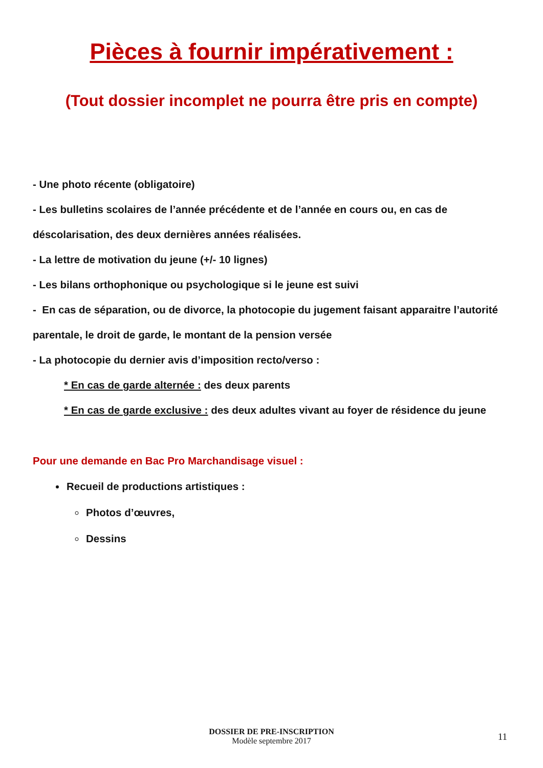Pièces à fournir impérativement :
(Tout dossier incomplet ne pourra être pris en compte)
- Une photo récente (obligatoire)
- Les bulletins scolaires de l’année précédente et de l’année en cours ou, en cas de déscolarisation, des deux dernières années réalisées.
- La lettre de motivation du jeune (+/- 10 lignes)
- Les bilans orthophonique ou psychologique si le jeune est suivi
- En cas de séparation, ou de divorce, la photocopie du jugement faisant apparaitre l’autorité parentale, le droit de garde, le montant de la pension versée
- La photocopie du dernier avis d’imposition recto/verso :
* En cas de garde alternée : des deux parents
* En cas de garde exclusive : des deux adultes vivant au foyer de résidence du jeune
Pour une demande en Bac Pro Marchandisage visuel :
Recueil de productions artistiques :
Photos d’œuvres,
Dessins
DOSSIER DE PRE-INSCRIPTION
Modèle septembre 2017
11